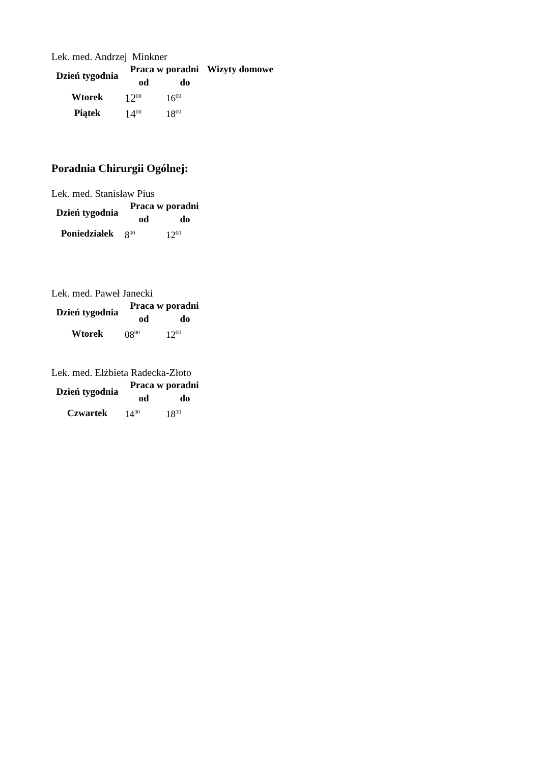Lek. med. Andrzej Minkner
| Dzień tygodnia | Praca w poradni | | Wizyty domowe |
| --- | --- | --- | --- |
| | od | do | |
| Wtorek | 12<sup>00</sup> | 16<sup>00</sup> | |
| Piątek | 14<sup>00</sup> | 18<sup>00</sup> | |
Poradnia Chirurgii Ogólnej:
Lek. med. Stanisław Pius
| Dzień tygodnia | Praca w poradni | |
| --- | --- | --- |
| | od | do |
| Poniedziałek | 8<sup>00</sup> | 12<sup>00</sup> |
Lek. med. Paweł Janecki
| Dzień tygodnia | Praca w poradni | |
| --- | --- | --- |
| | od | do |
| Wtorek | 08<sup>00</sup> | 12<sup>00</sup> |
Lek. med. Elżbieta Radecka-Złoto
| Dzień tygodnia | Praca w poradni | |
| --- | --- | --- |
| | od | do |
| Czwartek | 14<sup>30</sup> | 18<sup>30</sup> |